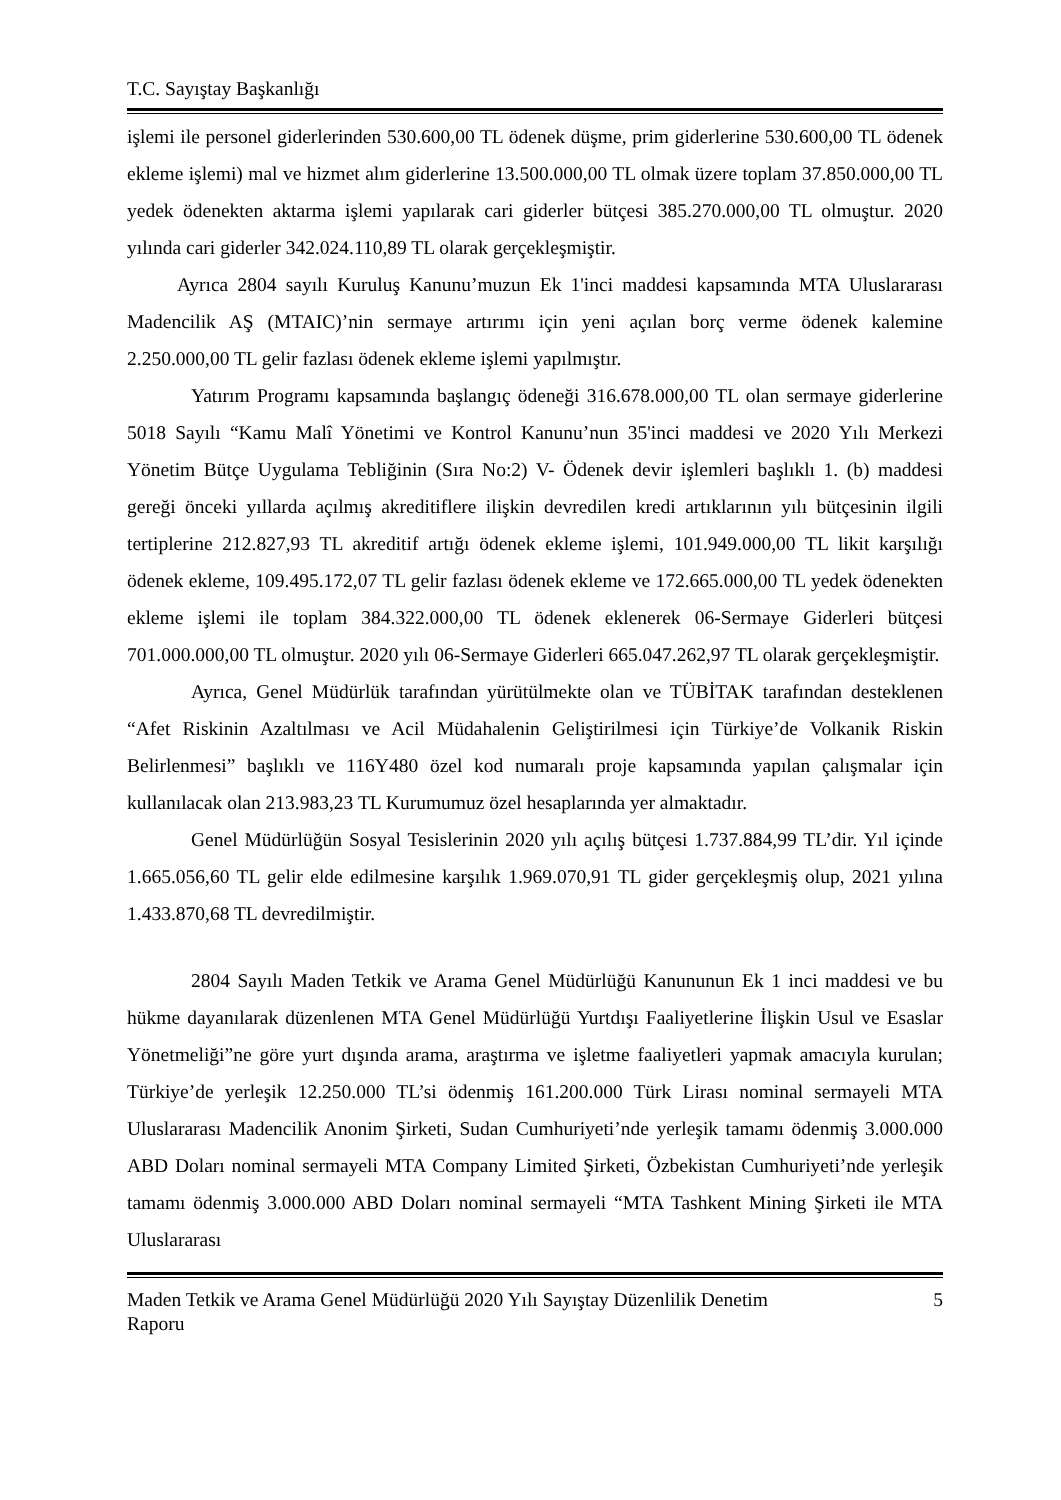T.C. Sayıştay Başkanlığı
işlemi ile personel giderlerinden 530.600,00 TL ödenek düşme, prim giderlerine 530.600,00 TL ödenek ekleme işlemi) mal ve hizmet alım giderlerine 13.500.000,00 TL olmak üzere toplam 37.850.000,00 TL yedek ödenekten aktarma işlemi yapılarak cari giderler bütçesi 385.270.000,00 TL olmuştur. 2020 yılında cari giderler 342.024.110,89 TL olarak gerçekleşmiştir.
Ayrıca 2804 sayılı Kuruluş Kanunu’muzun Ek 1'inci maddesi kapsamında MTA Uluslararası Madencilik AŞ (MTAIC)’nin sermaye artırımı için yeni açılan borç verme ödenek kalemine 2.250.000,00 TL gelir fazlası ödenek ekleme işlemi yapılmıştır.
Yatırım Programı kapsamında başlangıç ödeneği 316.678.000,00 TL olan sermaye giderlerine 5018 Sayılı “Kamu Malî Yönetimi ve Kontrol Kanunu’nun 35'inci maddesi ve 2020 Yılı Merkezi Yönetim Bütçe Uygulama Tebliğinin (Sıra No:2) V- Ödenek devir işlemleri başlıklı 1. (b) maddesi gereği önceki yıllarda açılmış akreditiflere ilişkin devredilen kredi artıklarının yılı bütçesinin ilgili tertiplerine 212.827,93 TL akreditif artığı ödenek ekleme işlemi, 101.949.000,00 TL likit karşılığı ödenek ekleme, 109.495.172,07 TL gelir fazlası ödenek ekleme ve 172.665.000,00 TL yedek ödenekten ekleme işlemi ile toplam 384.322.000,00 TL ödenek eklenerek 06-Sermaye Giderleri bütçesi 701.000.000,00 TL olmuştur. 2020 yılı 06-Sermaye Giderleri 665.047.262,97 TL olarak gerçekleşmiştir.
Ayrıca, Genel Müdürlük tarafından yürütülmekte olan ve TÜBİTAK tarafından desteklenen “Afet Riskinin Azaltılması ve Acil Müdahalenin Geliştirilmesi için Türkiye’de Volkanik Riskin Belirlenmesi” başlıklı ve 116Y480 özel kod numaralı proje kapsamında yapılan çalışmalar için kullanılacak olan 213.983,23 TL Kurumumuz özel hesaplarında yer almaktadır.
Genel Müdürlüğün Sosyal Tesislerinin 2020 yılı açılış bütçesi 1.737.884,99 TL’dir. Yıl içinde 1.665.056,60 TL gelir elde edilmesine karşılık 1.969.070,91 TL gider gerçekleşmiş olup, 2021 yılına 1.433.870,68 TL devredilmiştir.
2804 Sayılı Maden Tetkik ve Arama Genel Müdürlüğü Kanununun Ek 1 inci maddesi ve bu hükme dayanılarak düzenlenen MTA Genel Müdürlüğü Yurtdışı Faaliyetlerine İlişkin Usul ve Esaslar Yönetmeliği”ne göre yurt dışında arama, araştırma ve işletme faaliyetleri yapmak amacıyla kurulan; Türkiye’de yerleşik 12.250.000 TL’si ödenmiş 161.200.000 Türk Lirası nominal sermayeli MTA Uluslararası Madencilik Anonim Şirketi, Sudan Cumhuriyeti’nde yerleşik tamamı ödenmiş 3.000.000 ABD Doları nominal sermayeli MTA Company Limited Şirketi, Özbekistan Cumhuriyeti’nde yerleşik tamamı ödenmiş 3.000.000 ABD Doları nominal sermayeli “MTA Tashkent Mining Şirketi ile MTA Uluslararası
Maden Tetkik ve Arama Genel Müdürlüğü 2020 Yılı Sayıştay Düzenlilik Denetim
Raporu 5